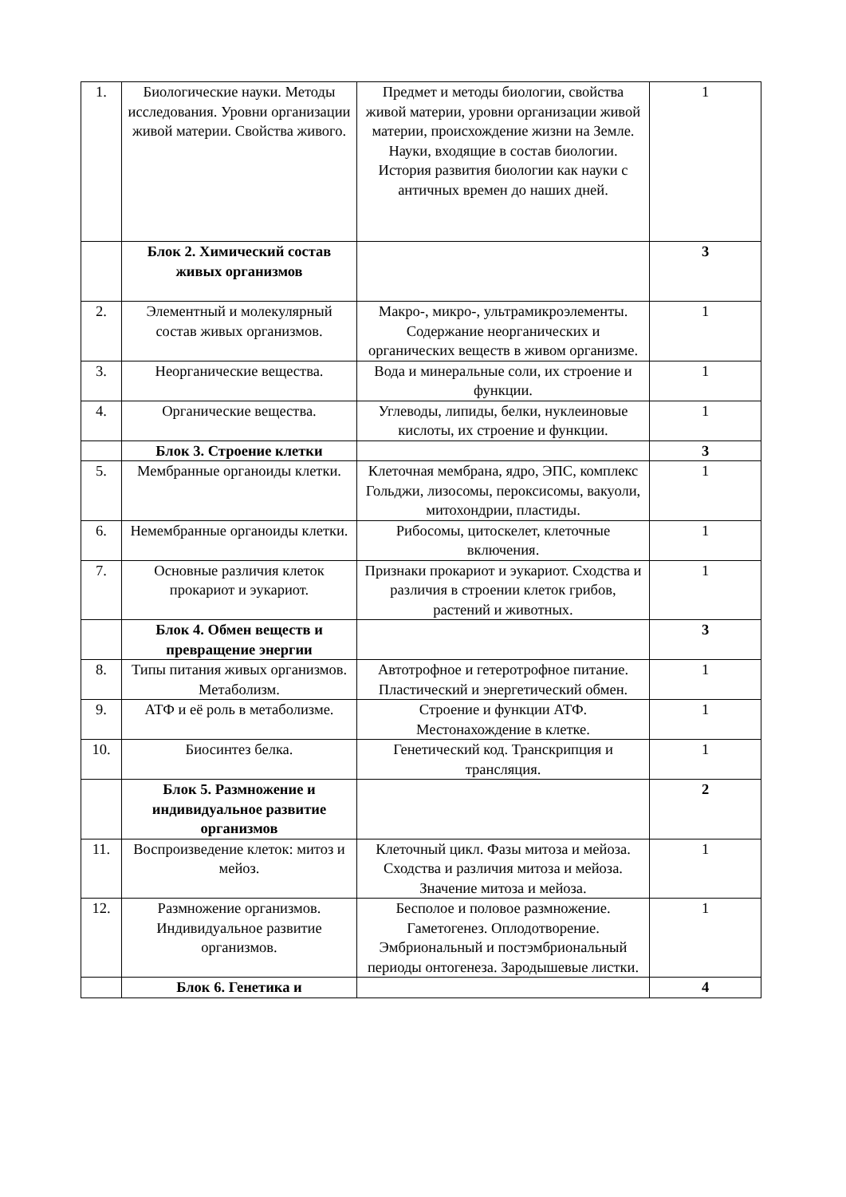| 1. | Биологические науки. Методы исследования. Уровни организации живой материи. Свойства живого. | Предмет и методы биологии, свойства живой материи, уровни организации живой материи, происхождение жизни на Земле. Науки, входящие в состав биологии. История развития биологии как науки с античных времен до наших дней. | 1 |
| | Блок 2. Химический состав живых организмов | | 3 |
| 2. | Элементный и молекулярный состав живых организмов. | Макро-, микро-, ультрамикроэлементы. Содержание неорганических и органических веществ в живом организме. | 1 |
| 3. | Неорганические вещества. | Вода и минеральные соли, их строение и функции. | 1 |
| 4. | Органические вещества. | Углеводы, липиды, белки, нуклеиновые кислоты, их строение и функции. | 1 |
| | Блок 3. Строение клетки | | 3 |
| 5. | Мембранные органоиды клетки. | Клеточная мембрана, ядро, ЭПС, комплекс Гольджи, лизосомы, пероксисомы, вакуоли, митохондрии, пластиды. | 1 |
| 6. | Немембранные органоиды клетки. | Рибосомы, цитоскелет, клеточные включения. | 1 |
| 7. | Основные различия клеток прокариот и эукариот. | Признаки прокариот и эукариот. Сходства и различия в строении клеток грибов, растений и животных. | 1 |
| | Блок 4. Обмен веществ и превращение энергии | | 3 |
| 8. | Типы питания живых организмов. Метаболизм. | Автотрофное и гетеротрофное питание. Пластический и энергетический обмен. | 1 |
| 9. | АТФ и её роль в метаболизме. | Строение и функции АТФ. Местонахождение в клетке. | 1 |
| 10. | Биосинтез белка. | Генетический код. Транскрипция и трансляция. | 1 |
| | Блок 5. Размножение и индивидуальное развитие организмов | | 2 |
| 11. | Воспроизведение клеток: митоз и мейоз. | Клеточный цикл. Фазы митоза и мейоза. Сходства и различия митоза и мейоза. Значение митоза и мейоза. | 1 |
| 12. | Размножение организмов. Индивидуальное развитие организмов. | Бесполое и половое размножение. Гаметогенез. Оплодотворение. Эмбриональный и постэмбриональный периоды онтогенеза. Зародышевые листки. | 1 |
| | Блок 6. Генетика и | | 4 |